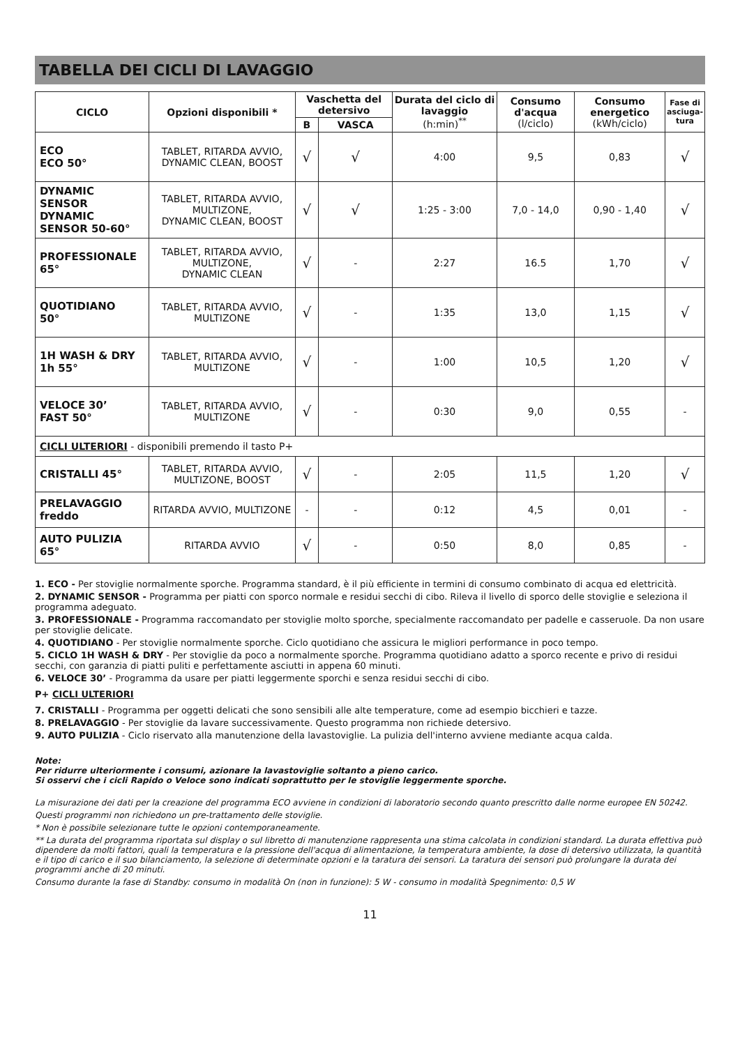TABELLA DEI CICLI DI LAVAGGIO
| CICLO | Opzioni disponibili * | Vaschetta del detersivo | | Durata del ciclo di lavaggio (h:min)<sup>**</sup> | Consumo d'acqua (l/ciclo) | Consumo energetico (kWh/ciclo) | Fase di asciuga-tura |
| --- | --- | --- | --- | --- | --- | --- | --- |
| | | B | VASCA | | | | |
| ECO ECO 50° | TABLET, RITARDA AVVIO, DYNAMIC CLEAN, BOOST | √ | √ | 4:00 | 9,5 | 0,83 | √ |
| DYNAMIC SENSOR DYNAMIC SENSOR 50-60° | TABLET, RITARDA AVVIO, MULTIZONE, DYNAMIC CLEAN, BOOST | √ | √ | 1:25 - 3:00 | 7,0 - 14,0 | 0,90 - 1,40 | √ |
| PROFESSIONALE 65° | TABLET, RITARDA AVVIO, MULTIZONE, DYNAMIC CLEAN | √ | - | 2:27 | 16.5 | 1,70 | √ |
| QUOTIDIANO 50° | TABLET, RITARDA AVVIO, MULTIZONE | √ | - | 1:35 | 13,0 | 1,15 | √ |
| 1H WASH & DRY 1h 55° | TABLET, RITARDA AVVIO, MULTIZONE | √ | - | 1:00 | 10,5 | 1,20 | √ |
| VELOCE 30’ FAST 50° | TABLET, RITARDA AVVIO, MULTIZONE | √ | - | 0:30 | 9,0 | 0,55 | - |
| CICLI ULTERIORI - disponibili premendo il tasto P+ | | | | | | | |
| CRISTALLI 45° | TABLET, RITARDA AVVIO, MULTIZONE, BOOST | √ | - | 2:05 | 11,5 | 1,20 | √ |
| PRELAVAGGIO freddo | RITARDA AVVIO, MULTIZONE | - | - | 0:12 | 4,5 | 0,01 | - |
| AUTO PULIZIA 65° | RITARDA AVVIO | √ | - | 0:50 | 8,0 | 0,85 | - |
1. ECO - Per stoviglie normalmente sporche. Programma standard, è il più efficiente in termini di consumo combinato di acqua ed elettricità.
2. DYNAMIC SENSOR - Programma per piatti con sporco normale e residui secchi di cibo. Rileva il livello di sporco delle stoviglie e seleziona il programma adeguato.
3. PROFESSIONALE - Programma raccomandato per stoviglie molto sporche, specialmente raccomandato per padelle e casseruole. Da non usare per stoviglie delicate.
4. QUOTIDIANO - Per stoviglie normalmente sporche. Ciclo quotidiano che assicura le migliori performance in poco tempo.
5. CICLO 1H WASH & DRY - Per stoviglie da poco a normalmente sporche. Programma quotidiano adatto a sporco recente e privo di residui secchi, con garanzia di piatti puliti e perfettamente asciutti in appena 60 minuti.
6. VELOCE 30’ - Programma da usare per piatti leggermente sporchi e senza residui secchi di cibo.
P+ CICLI ULTERIORI
7. CRISTALLI - Programma per oggetti delicati che sono sensibili alle alte temperature, come ad esempio bicchieri e tazze.
8. PRELAVAGGIO - Per stoviglie da lavare successivamente. Questo programma non richiede detersivo.
9. AUTO PULIZIA - Ciclo riservato alla manutenzione della lavastoviglie. La pulizia dell'interno avviene mediante acqua calda.
Note:
Per ridurre ulteriormente i consumi, azionare la lavastoviglie soltanto a pieno carico.
Si osservi che i cicli Rapido o Veloce sono indicati soprattutto per le stoviglie leggermente sporche.
La misurazione dei dati per la creazione del programma ECO avviene in condizioni di laboratorio secondo quanto prescritto dalle norme europee EN 50242.
Questi programmi non richiedono un pre-trattamento delle stoviglie.
* Non è possibile selezionare tutte le opzioni contemporaneamente.
** La durata del programma riportata sul display o sul libretto di manutenzione rappresenta una stima calcolata in condizioni standard. La durata effettiva può dipendere da molti fattori, quali la temperatura e la pressione dell'acqua di alimentazione, la temperatura ambiente, la dose di detersivo utilizzata, la quantità e il tipo di carico e il suo bilanciamento, la selezione di determinate opzioni e la taratura dei sensori. La taratura dei sensori può prolungare la durata dei programmi anche di 20 minuti.
Consumo durante la fase di Standby: consumo in modalità On (non in funzione): 5 W - consumo in modalità Spegnimento: 0,5 W
11